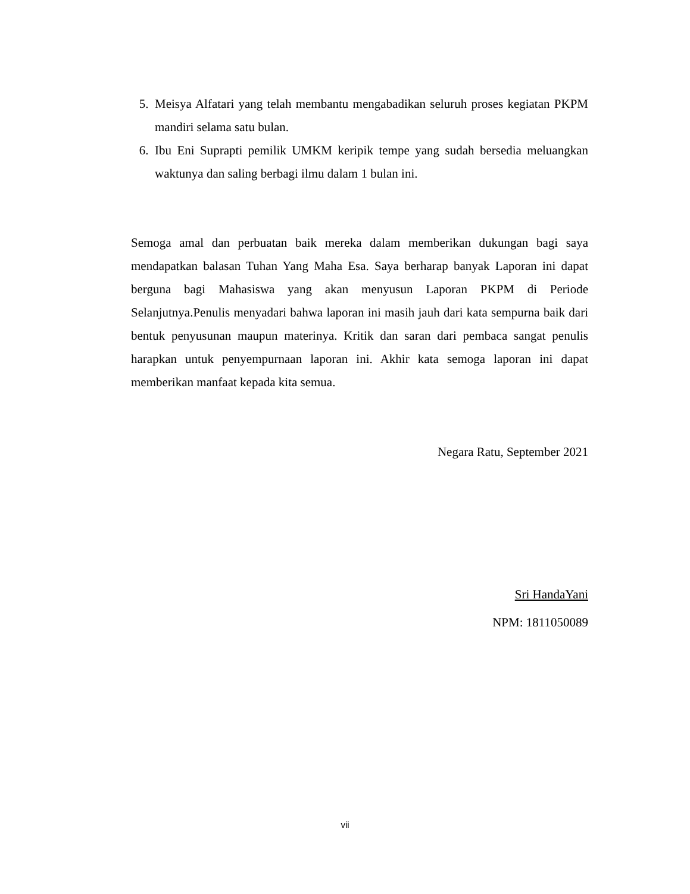5. Meisya Alfatari yang telah membantu mengabadikan seluruh proses kegiatan PKPM mandiri selama satu bulan.
6. Ibu Eni Suprapti pemilik UMKM keripik tempe yang sudah bersedia meluangkan waktunya dan saling berbagi ilmu dalam 1 bulan ini.
Semoga amal dan perbuatan baik mereka dalam memberikan dukungan bagi saya mendapatkan balasan Tuhan Yang Maha Esa. Saya berharap banyak Laporan ini dapat berguna bagi Mahasiswa yang akan menyusun Laporan PKPM di Periode Selanjutnya.Penulis menyadari bahwa laporan ini masih jauh dari kata sempurna baik dari bentuk penyusunan maupun materinya. Kritik dan saran dari pembaca sangat penulis harapkan untuk penyempurnaan laporan ini. Akhir kata semoga laporan ini dapat memberikan manfaat kepada kita semua.
Negara Ratu, September 2021
Sri HandaYani
NPM: 1811050089
vii